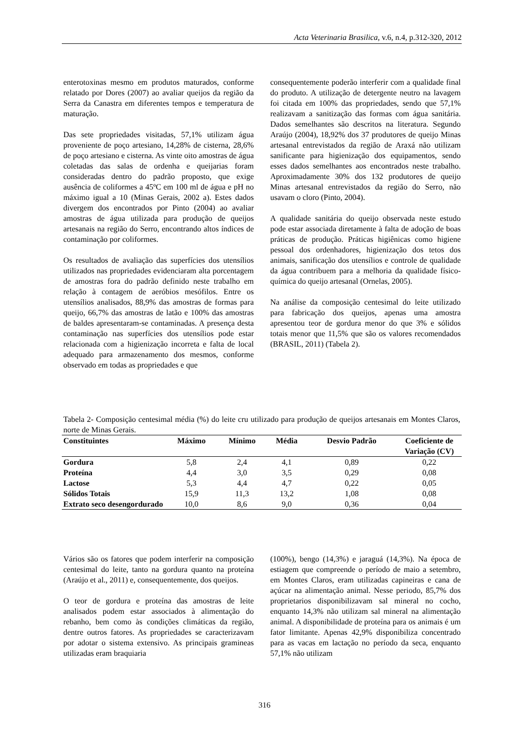Acta Veterinaria Brasilica, v.6, n.4, p.312-320, 2012
enterotoxinas mesmo em produtos maturados, conforme relatado por Dores (2007) ao avaliar queijos da região da Serra da Canastra em diferentes tempos e temperatura de maturação.
Das sete propriedades visitadas, 57,1% utilizam água proveniente de poço artesiano, 14,28% de cisterna, 28,6% de poço artesiano e cisterna. As vinte oito amostras de água coletadas das salas de ordenha e queijarias foram consideradas dentro do padrão proposto, que exige ausência de coliformes a 45ºC em 100 ml de água e pH no máximo igual a 10 (Minas Gerais, 2002 a). Estes dados divergem dos encontrados por Pinto (2004) ao avaliar amostras de água utilizada para produção de queijos artesanais na região do Serro, encontrando altos índices de contaminação por coliformes.
Os resultados de avaliação das superfícies dos utensílios utilizados nas propriedades evidenciaram alta porcentagem de amostras fora do padrão definido neste trabalho em relação à contagem de aeróbios mesófilos. Entre os utensílios analisados, 88,9% das amostras de formas para queijo, 66,7% das amostras de latão e 100% das amostras de baldes apresentaram-se contaminadas. A presença desta contaminação nas superfícies dos utensílios pode estar relacionada com a higienização incorreta e falta de local adequado para armazenamento dos mesmos, conforme observado em todas as propriedades e que
consequentemente poderão interferir com a qualidade final do produto. A utilização de detergente neutro na lavagem foi citada em 100% das propriedades, sendo que 57,1% realizavam a sanitização das formas com água sanitária. Dados semelhantes são descritos na literatura. Segundo Araújo (2004), 18,92% dos 37 produtores de queijo Minas artesanal entrevistados da região de Araxá não utilizam sanificante para higienização dos equipamentos, sendo esses dados semelhantes aos encontrados neste trabalho. Aproximadamente 30% dos 132 produtores de queijo Minas artesanal entrevistados da região do Serro, não usavam o cloro (Pinto, 2004).
A qualidade sanitária do queijo observada neste estudo pode estar associada diretamente à falta de adoção de boas práticas de produção. Práticas higiênicas como higiene pessoal dos ordenhadores, higienização dos tetos dos animais, sanificação dos utensílios e controle de qualidade da água contribuem para a melhoria da qualidade físico-química do queijo artesanal (Ornelas, 2005).
Na análise da composição centesimal do leite utilizado para fabricação dos queijos, apenas uma amostra apresentou teor de gordura menor do que 3% e sólidos totais menor que 11,5% que são os valores recomendados (BRASIL, 2011) (Tabela 2).
Tabela 2- Composição centesimal média (%) do leite cru utilizado para produção de queijos artesanais em Montes Claros, norte de Minas Gerais.
| Constituintes | Máximo | Mínimo | Média | Desvio Padrão | Coeficiente de Variação (CV) |
| --- | --- | --- | --- | --- | --- |
| Gordura | 5,8 | 2,4 | 4,1 | 0,89 | 0,22 |
| Proteína | 4,4 | 3,0 | 3,5 | 0,29 | 0,08 |
| Lactose | 5,3 | 4,4 | 4,7 | 0,22 | 0,05 |
| Sólidos Totais | 15,9 | 11,3 | 13,2 | 1,08 | 0,08 |
| Extrato seco desengordurado | 10,0 | 8,6 | 9,0 | 0,36 | 0,04 |
Vários são os fatores que podem interferir na composição centesimal do leite, tanto na gordura quanto na proteína (Araújo et al., 2011) e, consequentemente, dos queijos.
O teor de gordura e proteína das amostras de leite analisados podem estar associados à alimentação do rebanho, bem como às condições climáticas da região, dentre outros fatores. As propriedades se caracterizavam por adotar o sistema extensivo. As principais gramineas utilizadas eram braquiaria
(100%), bengo (14,3%) e jaraguá (14,3%). Na época de estiagem que compreende o período de maio a setembro, em Montes Claros, eram utilizadas capineiras e cana de açúcar na alimentação animal. Nesse periodo, 85,7% dos proprietarios disponibilizavam sal mineral no cocho, enquanto 14,3% não utilizam sal mineral na alimentação animal. A disponibilidade de proteína para os animais é um fator limitante. Apenas 42,9% disponibiliza concentrado para as vacas em lactação no período da seca, enquanto 57,1% não utilizam
316